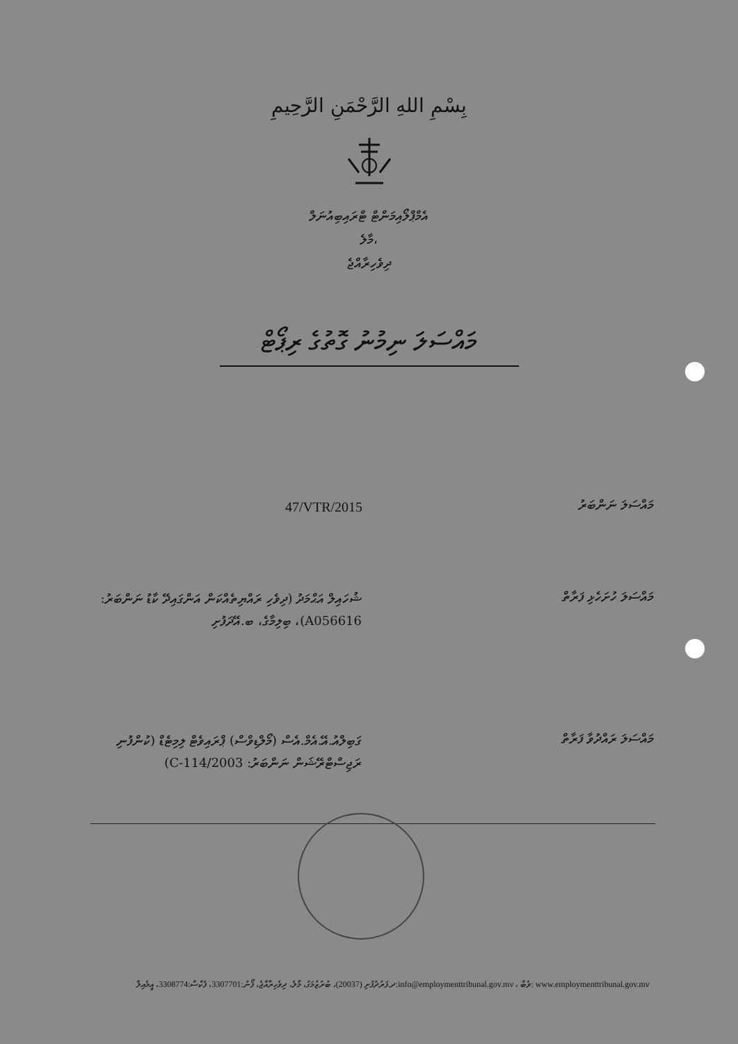بِسْمِ اللهِ الرَّحْمَنِ الرَّحِيمِ
އެމްޕްލޯއިމަންޓް ޓްރައިބިއުނަލް
މާލެ،
ދިވެހިރާއްޖެ
މައްސަލަ ނިމުނު ގޮތުގެ ރިޕޯޓް
މައްސަލަ ނަންބަރު
47/VTR/2015
މައްސަލަ ހުށަހެޅި ފަރާތް
ޝުހައިލް އަޙްމަދު (ދިވެހި ރައްޔިތެއްކަން އަންގައިދޭ ކާޑު ނަންބަރު: A056616)، ބިލިމާގެ، ބ.އޭދަފުށި
މައްސަލަ ރައްދުވާ ފަރާތް
ގަބިލްއު.އޭ.އެމް.އެސް (މޯލްޑިވްސް) ޕްރައިވެޓް ލިމިޓެޑް (ކުންފުނި ރަޖިސްޓްރޭޝަން ނަންބަރު: C-114/2003)
ދ.ފަރުދުފުށި (20037)، ބުރުޒުމަގު، މާލެ، ދިވެހިރާއްޖެ، ފޯނު:3307701، ފެކްސް:3308774، އީމެއިލް:info@employmenttribunal.gov.mv ، ވެބް: www.employmenttribunal.gov.mv